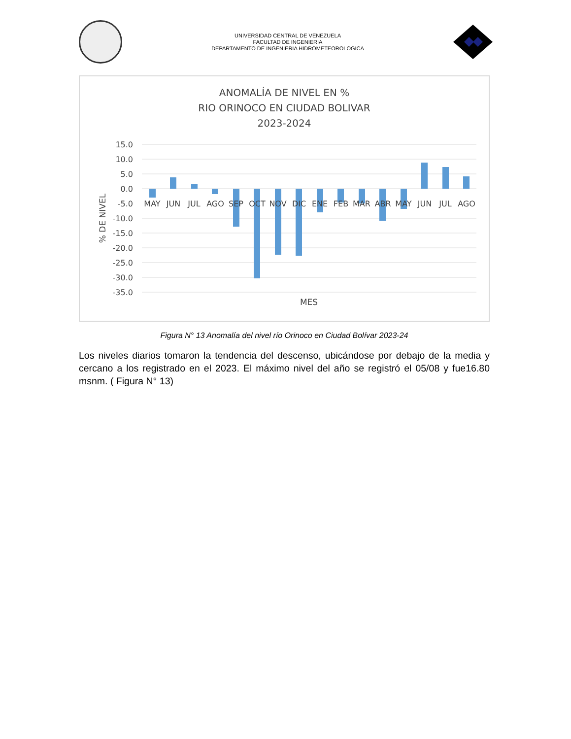UNIVERSIDAD CENTRAL DE VENEZUELA
FACULTAD DE INGENIERIA
DEPARTAMENTO DE INGENIERIA HIDROMETEOROLOGICA
ANOMALÍA DE NIVEL EN %
RIO ORINOCO EN CIUDAD BOLIVAR
2023-2024
15.0
10.0
5.0
0.0
-5.0
-10.0
-15.0
-20.0
-25.0
-30.0
-35.0
MAY
JUN
JUL
AGO
SEP
OCT
NOV
DIC
ENE
FEB
MAR
ABR
MAY
JUN
JUL
AGO
MES
% DE NIVEL
Figura N° 13 Anomalía del nivel río Orinoco en Ciudad Bolívar 2023-24
Los niveles diarios tomaron la tendencia del descenso, ubicándose por debajo de la media y cercano a los registrado en el 2023. El máximo nivel del año se registró el 05/08 y fue16.80 msnm. ( Figura N° 13)